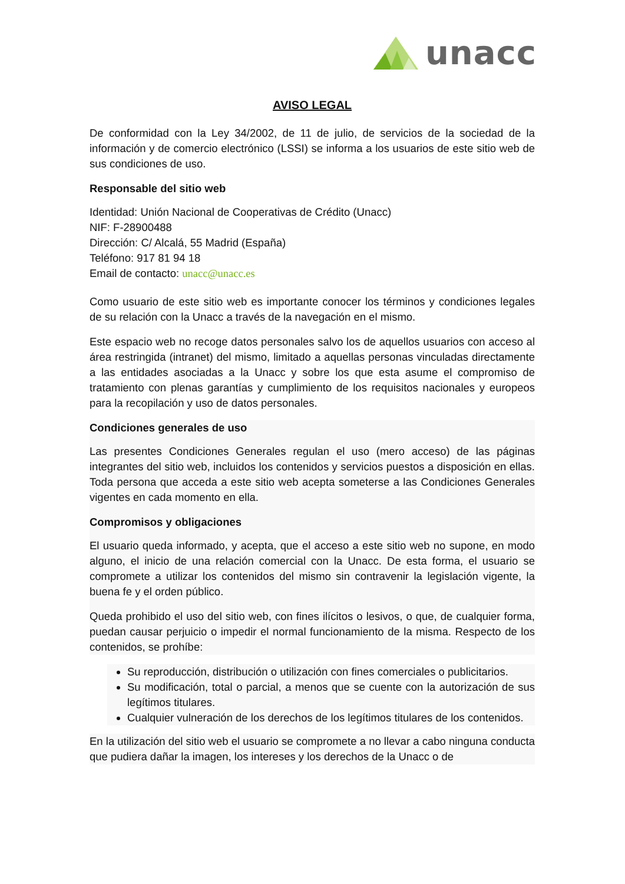unacc
AVISO LEGAL
De conformidad con la Ley 34/2002, de 11 de julio, de servicios de la sociedad de la información y de comercio electrónico (LSSI) se informa a los usuarios de este sitio web de sus condiciones de uso.
Responsable del sitio web
Identidad: Unión Nacional de Cooperativas de Crédito (Unacc)
NIF: F-28900488
Dirección: C/ Alcalá, 55 Madrid (España)
Teléfono: 917 81 94 18
Email de contacto: unacc@unacc.es
Como usuario de este sitio web es importante conocer los términos y condiciones legales de su relación con la Unacc a través de la navegación en el mismo.
Este espacio web no recoge datos personales salvo los de aquellos usuarios con acceso al área restringida (intranet) del mismo, limitado a aquellas personas vinculadas directamente a las entidades asociadas a la Unacc y sobre los que esta asume el compromiso de tratamiento con plenas garantías y cumplimiento de los requisitos nacionales y europeos para la recopilación y uso de datos personales.
Condiciones generales de uso
Las presentes Condiciones Generales regulan el uso (mero acceso) de las páginas integrantes del sitio web, incluidos los contenidos y servicios puestos a disposición en ellas. Toda persona que acceda a este sitio web acepta someterse a las Condiciones Generales vigentes en cada momento en ella.
Compromisos y obligaciones
El usuario queda informado, y acepta, que el acceso a este sitio web no supone, en modo alguno, el inicio de una relación comercial con la Unacc. De esta forma, el usuario se compromete a utilizar los contenidos del mismo sin contravenir la legislación vigente, la buena fe y el orden público.
Queda prohibido el uso del sitio web, con fines ilícitos o lesivos, o que, de cualquier forma, puedan causar perjuicio o impedir el normal funcionamiento de la misma. Respecto de los contenidos, se prohíbe:
Su reproducción, distribución o utilización con fines comerciales o publicitarios.
Su modificación, total o parcial, a menos que se cuente con la autorización de sus legítimos titulares.
Cualquier vulneración de los derechos de los legítimos titulares de los contenidos.
En la utilización del sitio web el usuario se compromete a no llevar a cabo ninguna conducta que pudiera dañar la imagen, los intereses y los derechos de la Unacc o de